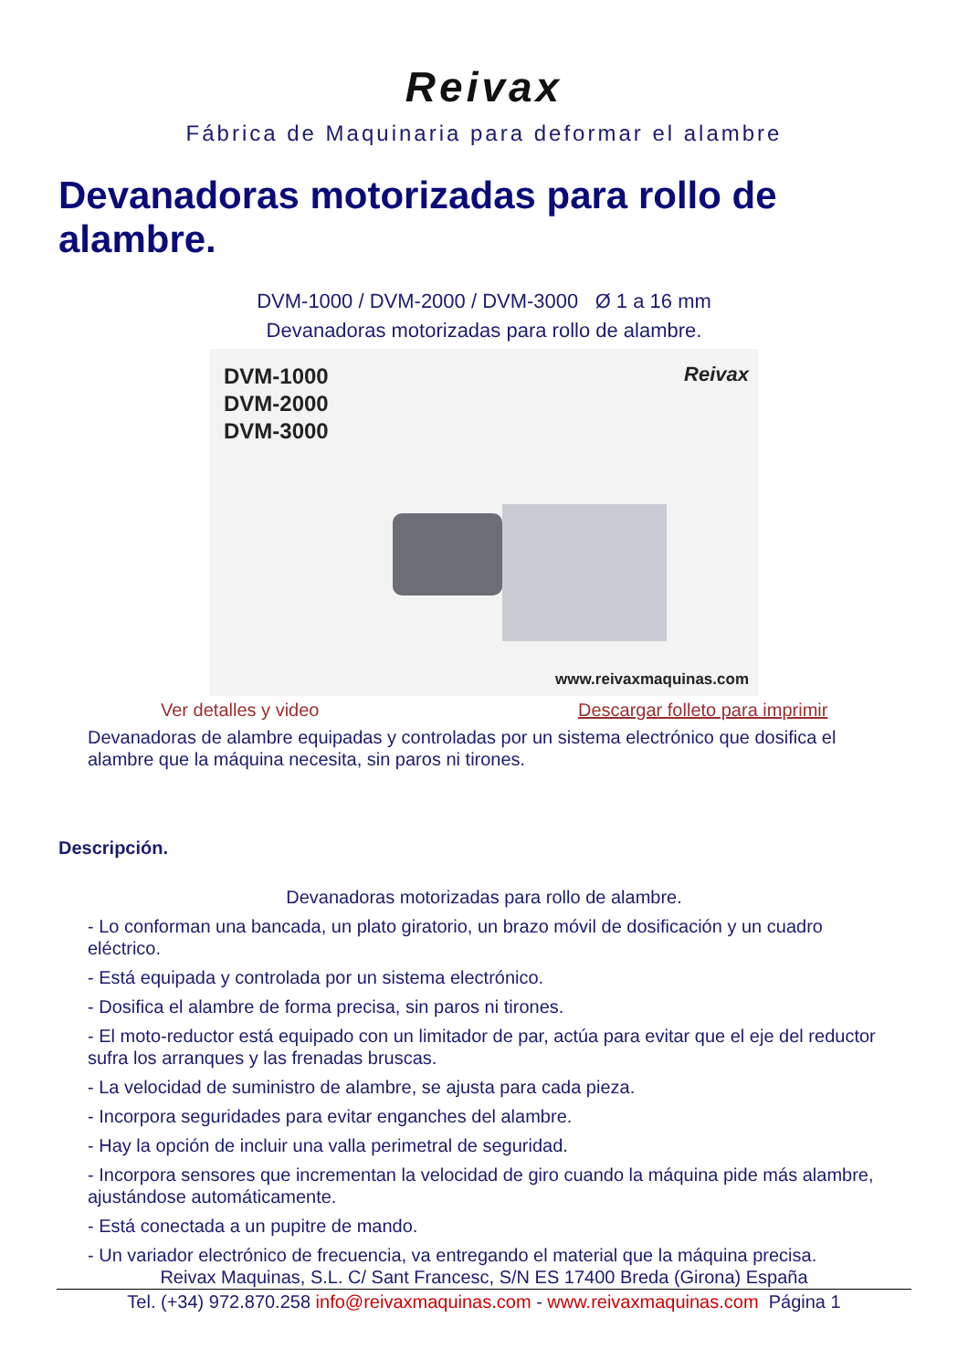Reivax
Fábrica de Maquinaria para deformar el alambre
Devanadoras motorizadas para rollo de alambre.
DVM-1000 / DVM-2000 / DVM-3000 Ø 1 a 16 mm
Devanadoras motorizadas para rollo de alambre.
DVM-1000
DVM-2000
DVM-3000
Reivax
www.reivaxmaquinas.com
Ver detalles y video Descargar folleto para imprimir
Devanadoras de alambre equipadas y controladas por un sistema electrónico que dosifica el alambre que la máquina necesita, sin paros ni tirones.
Descripción.
Devanadoras motorizadas para rollo de alambre.
- Lo conforman una bancada, un plato giratorio, un brazo móvil de dosificación y un cuadro eléctrico.
- Está equipada y controlada por un sistema electrónico.
- Dosifica el alambre de forma precisa, sin paros ni tirones.
- El moto-reductor está equipado con un limitador de par, actúa para evitar que el eje del reductor sufra los arranques y las frenadas bruscas.
- La velocidad de suministro de alambre, se ajusta para cada pieza.
- Incorpora seguridades para evitar enganches del alambre.
- Hay la opción de incluir una valla perimetral de seguridad.
- Incorpora sensores que incrementan la velocidad de giro cuando la máquina pide más alambre, ajustándose automáticamente.
- Está conectada a un pupitre de mando.
- Un variador electrónico de frecuencia, va entregando el material que la máquina precisa.
Reivax Maquinas, S.L. C/ Sant Francesc, S/N ES 17400 Breda (Girona) España
Tel. (+34) 972.870.258 info@reivaxmaquinas.com - www.reivaxmaquinas.com Página 1